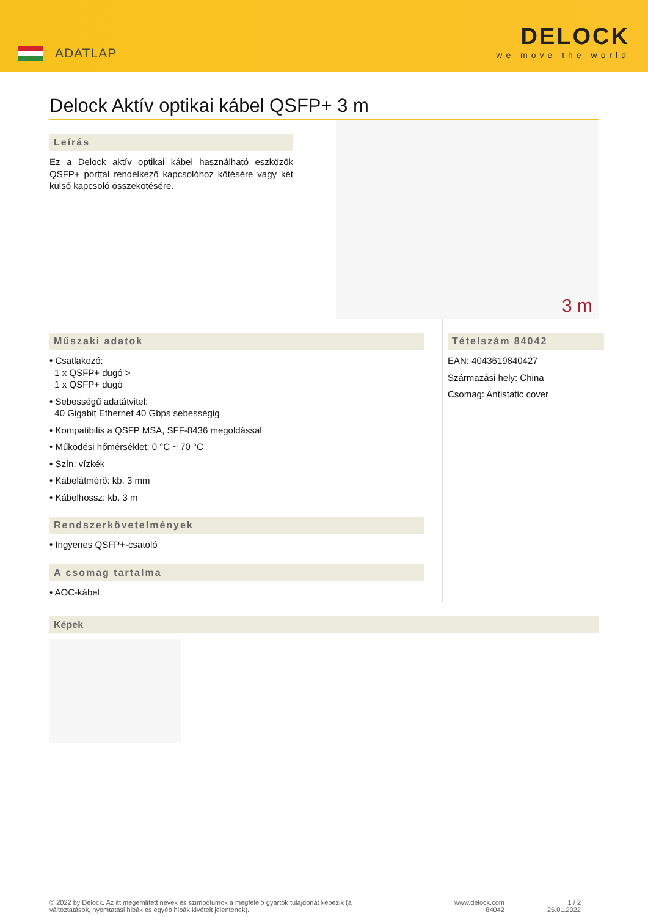ADATLAP
DELOCK
we move the world
Delock Aktív optikai kábel QSFP+ 3 m
Leírás
Ez a Delock aktív optikai kábel használható eszközök QSFP+ porttal rendelkező kapcsolóhoz kötésére vagy két külső kapcsoló összekötésére.
3 m
Műszaki adatok
• Csatlakozó:
1 x QSFP+ dugó >
1 x QSFP+ dugó
• Sebességű adatátvitel:
40 Gigabit Ethernet 40 Gbps sebességig
• Kompatibilis a QSFP MSA, SFF-8436 megoldással
• Működési hőmérséklet: 0 °C ~ 70 °C
• Szín: vízkék
• Kábelátmérő: kb. 3 mm
• Kábelhossz: kb. 3 m
Rendszerkövetelmények
• Ingyenes QSFP+-csatoló
A csomag tartalma
• AOC-kábel
Tételszám 84042
EAN: 4043619840427
Származási hely: China
Csomag: Antistatic cover
Képek
© 2022 by Delock. Az itt megemlített nevek és szimbólumok a megfelelő gyártók tulajdonát képezik (a változtatások, nyomtatási hibák és egyéb hibák kivételt jelentenek).
www.delock.com
84042
1 / 2
25.01.2022